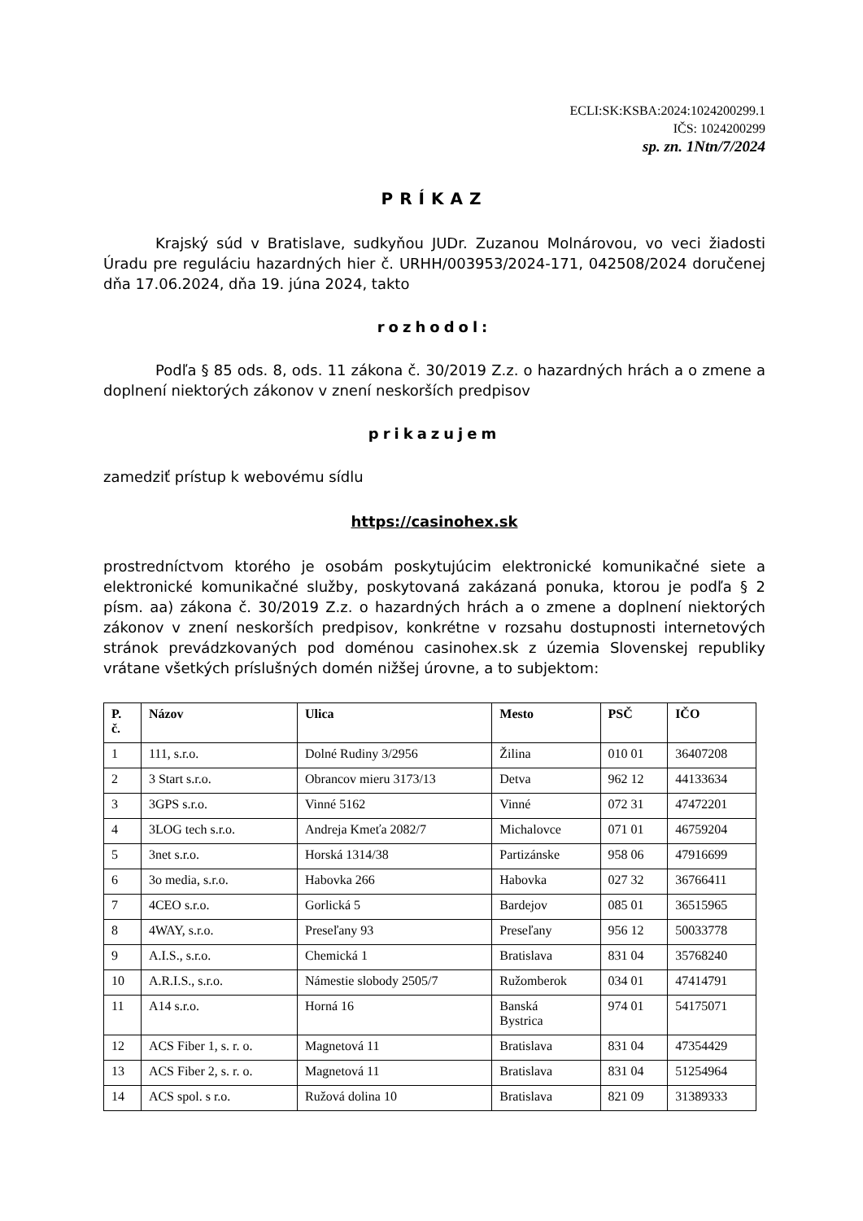ECLI:SK:KSBA:2024:1024200299.1
IČS: 1024200299
sp. zn. 1Ntn/7/2024
PRÍKAZ
Krajský súd v Bratislave, sudkyňou JUDr. Zuzanou Molnárovou, vo veci žiadosti Úradu pre reguláciu hazardných hier č. URHH/003953/2024-171, 042508/2024 doručenej dňa 17.06.2024, dňa 19. júna 2024, takto
rozhodol:
Podľa § 85 ods. 8, ods. 11 zákona č. 30/2019 Z.z. o hazardných hrách a o zmene a doplnení niektorých zákonov v znení neskorších predpisov
prikazujem
zamedziť prístup k webovému sídlu
https://casinohex.sk
prostredníctvom ktorého je osobám poskytujúcim elektronické komunikačné siete a elektronické komunikačné služby, poskytovaná zakázaná ponuka, ktorou je podľa § 2 písm. aa) zákona č. 30/2019 Z.z. o hazardných hrách a o zmene a doplnení niektorých zákonov v znení neskorších predpisov, konkrétne v rozsahu dostupnosti internetových stránok prevádzkovaných pod doménou casinohex.sk z územia Slovenskej republiky vrátane všetkých príslušných domén nižšej úrovne, a to subjektom:
| P. č. | Názov | Ulica | Mesto | PSČ | IČO |
| --- | --- | --- | --- | --- | --- |
| 1 | 111, s.r.o. | Dolné Rudiny 3/2956 | Žilina | 010 01 | 36407208 |
| 2 | 3 Start s.r.o. | Obrancov mieru 3173/13 | Detva | 962 12 | 44133634 |
| 3 | 3GPS s.r.o. | Vinné 5162 | Vinné | 072 31 | 47472201 |
| 4 | 3LOG tech s.r.o. | Andreja Kmeťa 2082/7 | Michalovce | 071 01 | 46759204 |
| 5 | 3net s.r.o. | Horská 1314/38 | Partizánske | 958 06 | 47916699 |
| 6 | 3o media, s.r.o. | Habovka 266 | Habovka | 027 32 | 36766411 |
| 7 | 4CEO s.r.o. | Gorlická 5 | Bardejov | 085 01 | 36515965 |
| 8 | 4WAY, s.r.o. | Preseľany 93 | Preseľany | 956 12 | 50033778 |
| 9 | A.I.S., s.r.o. | Chemická 1 | Bratislava | 831 04 | 35768240 |
| 10 | A.R.I.S., s.r.o. | Námestie slobody 2505/7 | Ružomberok | 034 01 | 47414791 |
| 11 | A14 s.r.o. | Horná 16 | Banská Bystrica | 974 01 | 54175071 |
| 12 | ACS Fiber 1, s. r. o. | Magnetová 11 | Bratislava | 831 04 | 47354429 |
| 13 | ACS Fiber 2, s. r. o. | Magnetová 11 | Bratislava | 831 04 | 51254964 |
| 14 | ACS spol. s r.o. | Ružová dolina 10 | Bratislava | 821 09 | 31389333 |